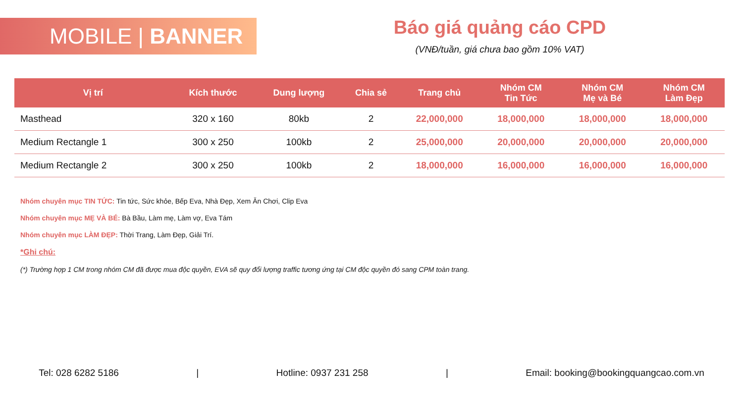MOBILE | BANNER
Báo giá quảng cáo CPD
(VNĐ/tuần, giá chưa bao gồm 10% VAT)
| Vị trí | Kích thước | Dung lượng | Chia sẻ | Trang chủ | Nhóm CM Tin Tức | Nhóm CM Mẹ và Bé | Nhóm CM Làm Đẹp |
| --- | --- | --- | --- | --- | --- | --- | --- |
| Masthead | 320 x 160 | 80kb | 2 | 22,000,000 | 18,000,000 | 18,000,000 | 18,000,000 |
| Medium Rectangle 1 | 300 x 250 | 100kb | 2 | 25,000,000 | 20,000,000 | 20,000,000 | 20,000,000 |
| Medium Rectangle 2 | 300 x 250 | 100kb | 2 | 18,000,000 | 16,000,000 | 16,000,000 | 16,000,000 |
Nhóm chuyên mục TIN TỨC: Tin tức, Sức khỏe, Bếp Eva, Nhà Đẹp, Xem Ăn Chơi, Clip Eva
Nhóm chuyên mục MẸ VÀ BÉ: Bà Bầu, Làm mẹ, Làm vợ, Eva Tám
Nhóm chuyên mục LÀM ĐẸP: Thời Trang, Làm Đẹp, Giải Trí.
*Ghi chú:
(*) Trường hợp 1 CM trong nhóm CM đã được mua độc quyền, EVA sẽ quy đổi lượng traffic tương ứng tại CM độc quyền đó sang CPM toàn trang.
Tel: 028 6282 5186 | Hotline: 0937 231 258 | Email: booking@bookingquangcao.com.vn